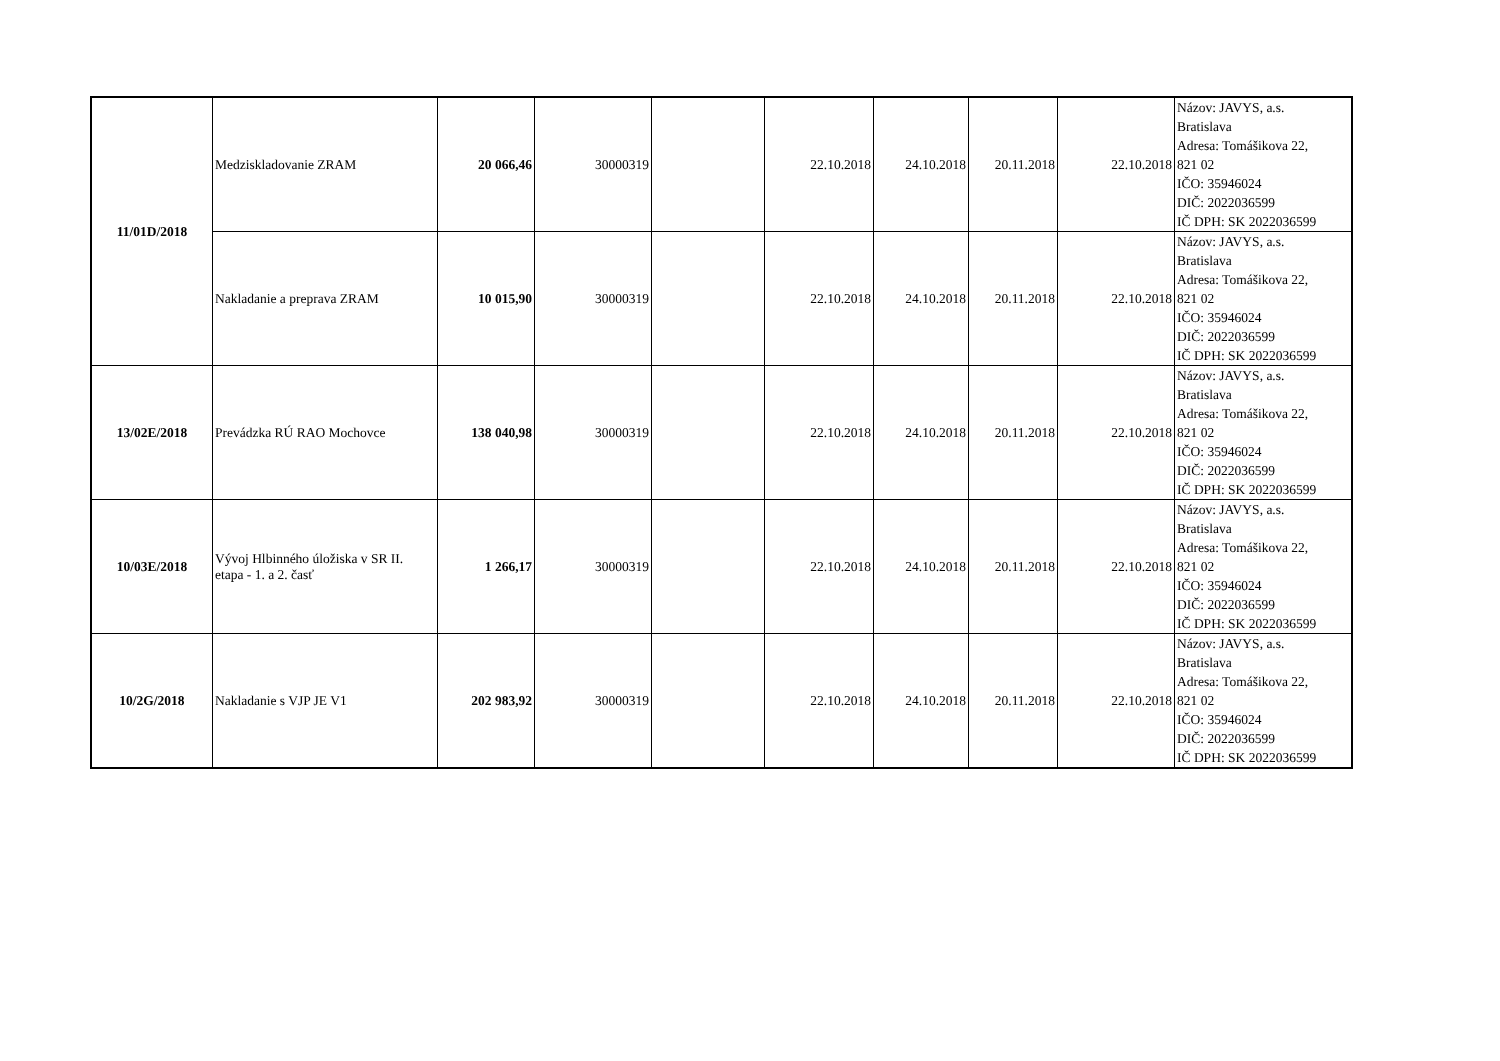| 11/01D/2018 | Medziskladovanie ZRAM | 20 066,46 | 30000319 | | 22.10.2018 | 24.10.2018 | 20.11.2018 | 22.10.2018 | Názov: JAVYS, a.s. Bratislava Adresa: Tomášikova 22, 821 02 IČO: 35946024 DIČ: 2022036599 IČ DPH: SK 2022036599 |
| | Nakladanie a preprava ZRAM | 10 015,90 | 30000319 | | 22.10.2018 | 24.10.2018 | 20.11.2018 | 22.10.2018 | Názov: JAVYS, a.s. Bratislava Adresa: Tomášikova 22, 821 02 IČO: 35946024 DIČ: 2022036599 IČ DPH: SK 2022036599 |
| 13/02E/2018 | Prevádzka RÚ RAO Mochovce | 138 040,98 | 30000319 | | 22.10.2018 | 24.10.2018 | 20.11.2018 | 22.10.2018 | Názov: JAVYS, a.s. Bratislava Adresa: Tomášikova 22, 821 02 IČO: 35946024 DIČ: 2022036599 IČ DPH: SK 2022036599 |
| 10/03E/2018 | Vývoj Hlbinného úložiska v SR II. etapa - 1. a 2. časť | 1 266,17 | 30000319 | | 22.10.2018 | 24.10.2018 | 20.11.2018 | 22.10.2018 | Názov: JAVYS, a.s. Bratislava Adresa: Tomášikova 22, 821 02 IČO: 35946024 DIČ: 2022036599 IČ DPH: SK 2022036599 |
| 10/2G/2018 | Nakladanie s VJP JE V1 | 202 983,92 | 30000319 | | 22.10.2018 | 24.10.2018 | 20.11.2018 | 22.10.2018 | Názov: JAVYS, a.s. Bratislava Adresa: Tomášikova 22, 821 02 IČO: 35946024 DIČ: 2022036599 IČ DPH: SK 2022036599 |